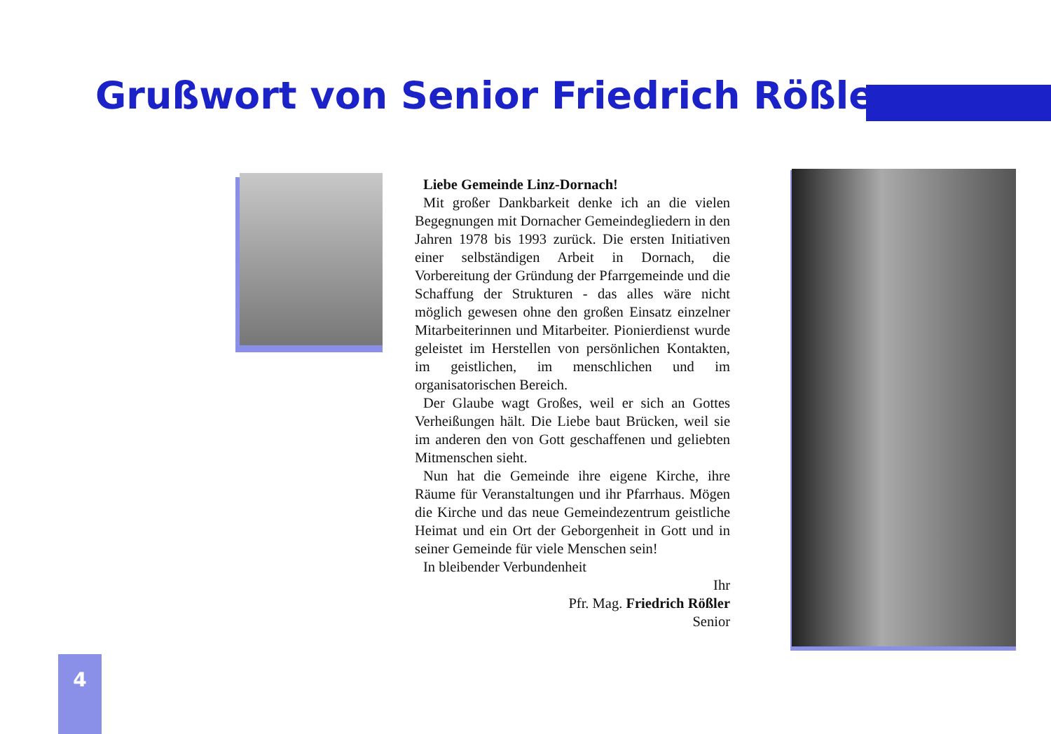Grußwort von Senior Friedrich Rößler
Liebe Gemeinde Linz-Dornach!
Mit großer Dankbarkeit denke ich an die vielen Begegnungen mit Dornacher Gemeindegliedern in den Jahren 1978 bis 1993 zurück. Die ersten Initiativen einer selbständigen Arbeit in Dornach, die Vorbereitung der Gründung der Pfarrgemeinde und die Schaffung der Strukturen - das alles wäre nicht möglich gewesen ohne den großen Einsatz einzelner Mitarbeiterinnen und Mitarbeiter. Pionierdienst wurde geleistet im Herstellen von persönlichen Kontakten, im geistlichen, im menschlichen und im organisatorischen Bereich.
Der Glaube wagt Großes, weil er sich an Gottes Verheißungen hält. Die Liebe baut Brücken, weil sie im anderen den von Gott geschaffenen und geliebten Mitmenschen sieht.
Nun hat die Gemeinde ihre eigene Kirche, ihre Räume für Veranstaltungen und ihr Pfarrhaus. Mögen die Kirche und das neue Gemeindezentrum geistliche Heimat und ein Ort der Geborgenheit in Gott und in seiner Gemeinde für viele Menschen sein!
In bleibender Verbundenheit
Ihr
Pfr. Mag. Friedrich Rößler
Senior
4